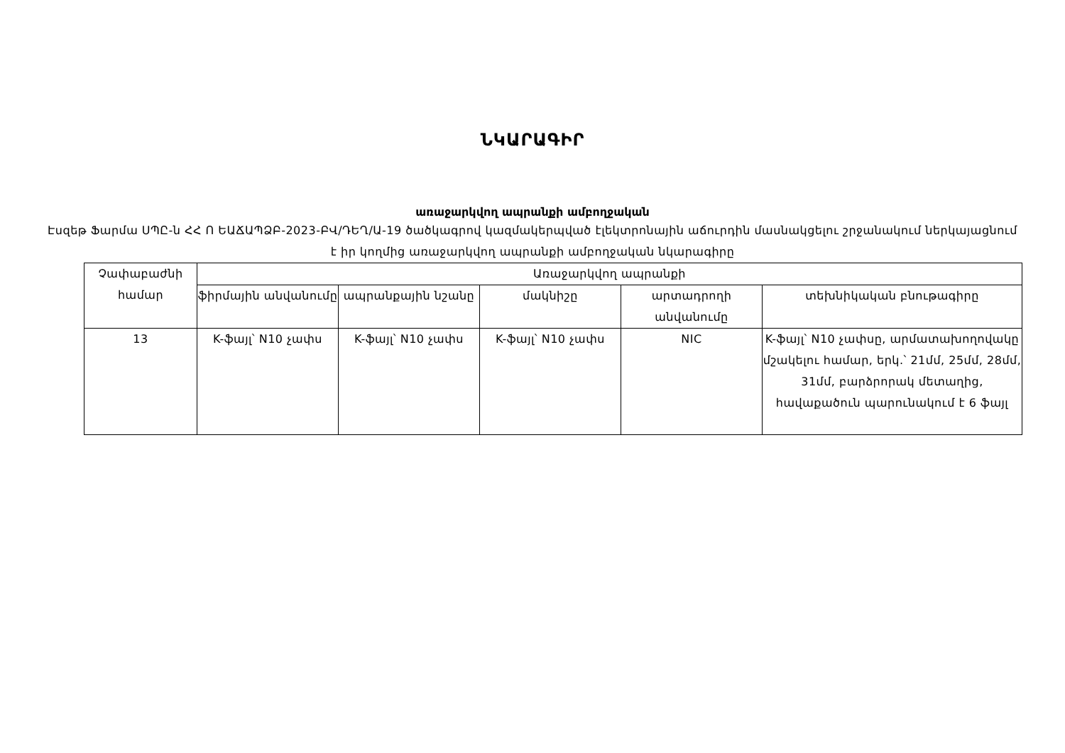ՆԿԱՐԱԳԻՐ
առաջարկվող ապրանքի ամբողջական
Էսզեթ Ֆարմա ՍՊԸ-ն ՀՀ Ո ԵԱՃԱՊՁԲ-2023-ԲՎ/ԴԵՂ/Ա-19 ծածկագրով կազմակերպված էլեկտրոնային աճուրդին մասնակցելու շրջանակում ներկայացնում է իր կողմից առաջարկվող ապրանքի ամբողջական նկարագիրը
| Չափաբաժնի համար | Առաջարկվող ապրանքի | | | | |
| --- | --- | --- | --- | --- | --- |
| | ֆիրմային անվանումը | ապրանքային նշանը | մակնիշը | արտադրողի անվանումը | տեխնիկական բնութագիրը |
| 13 | K-ֆայլ՝ N10 չափս | K-ֆայլ՝ N10 չափս | K-ֆայլ՝ N10 չափս | NIC | K-ֆայլ՝ N10 չափսը, արմատախողովակը մշակելու համար, երկ.՝ 21մմ, 25մմ, 28մմ, 31մմ, բարձրորակ մետաղից, հավաքածուն պարունակում է 6 ֆայլ |